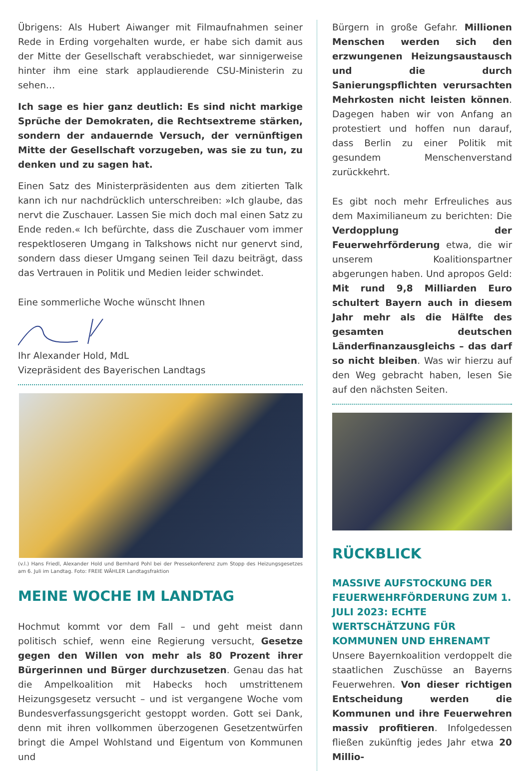Übrigens: Als Hubert Aiwanger mit Filmaufnahmen seiner Rede in Erding vorgehalten wurde, er habe sich damit aus der Mitte der Gesellschaft verabschiedet, war sinnigerweise hinter ihm eine stark applaudierende CSU-Ministerin zu sehen…
Ich sage es hier ganz deutlich: Es sind nicht markige Sprüche der Demokraten, die Rechtsextreme stärken, sondern der andauernde Versuch, der vernünftigen Mitte der Gesellschaft vorzugeben, was sie zu tun, zu denken und zu sagen hat.
Einen Satz des Ministerpräsidenten aus dem zitierten Talk kann ich nur nachdrücklich unterschreiben: »Ich glaube, das nervt die Zuschauer. Lassen Sie mich doch mal einen Satz zu Ende reden.« Ich befürchte, dass die Zuschauer vom immer respektloseren Umgang in Talkshows nicht nur genervt sind, sondern dass dieser Umgang seinen Teil dazu beiträgt, dass das Vertrauen in Politik und Medien leider schwindet.
Eine sommerliche Woche wünscht Ihnen
Ihr Alexander Hold, MdL
Vizepräsident des Bayerischen Landtags
(v.l.) Hans Friedl, Alexander Hold und Bernhard Pohl bei der Pressekonferenz zum Stopp des Heizungsgesetzes am 6. Juli im Landtag. Foto: FREIE WÄHLER Landtagsfraktion
MEINE WOCHE IM LANDTAG
Hochmut kommt vor dem Fall – und geht meist dann politisch schief, wenn eine Regierung versucht, Gesetze gegen den Willen von mehr als 80 Prozent ihrer Bürgerinnen und Bürger durchzusetzen. Genau das hat die Ampelkoalition mit Habecks hoch umstrittenem Heizungsgesetz versucht – und ist vergangene Woche vom Bundesverfassungsgericht gestoppt worden. Gott sei Dank, denn mit ihren vollkommen überzogenen Gesetzentwürfen bringt die Ampel Wohlstand und Eigentum von Kommunen und
Bürgern in große Gefahr. Millionen Menschen werden sich den erzwungenen Heizungsaustausch und die durch Sanierungspflichten verursachten Mehrkosten nicht leisten können. Dagegen haben wir von Anfang an protestiert und hoffen nun darauf, dass Berlin zu einer Politik mit gesundem Menschenverstand zurückkehrt.
Es gibt noch mehr Erfreuliches aus dem Maximilianeum zu berichten: Die Verdopplung der Feuerwehrförderung etwa, die wir unserem Koalitionspartner abgerungen haben. Und apropos Geld: Mit rund 9,8 Milliarden Euro schultert Bayern auch in diesem Jahr mehr als die Hälfte des gesamten deutschen Länderfinanzausgleichs – das darf so nicht bleiben. Was wir hierzu auf den Weg gebracht haben, lesen Sie auf den nächsten Seiten.
RÜCKBLICK
MASSIVE AUFSTOCKUNG DER FEUERWEHRFÖRDERUNG ZUM 1. JULI 2023: ECHTE WERTSCHÄTZUNG FÜR KOMMUNEN UND EHRENAMT
Unsere Bayernkoalition verdoppelt die staatlichen Zuschüsse an Bayerns Feuerwehren. Von dieser richtigen Entscheidung werden die Kommunen und ihre Feuerwehren massiv profitieren. Infolgedessen fließen zukünftig jedes Jahr etwa 20 Millio-